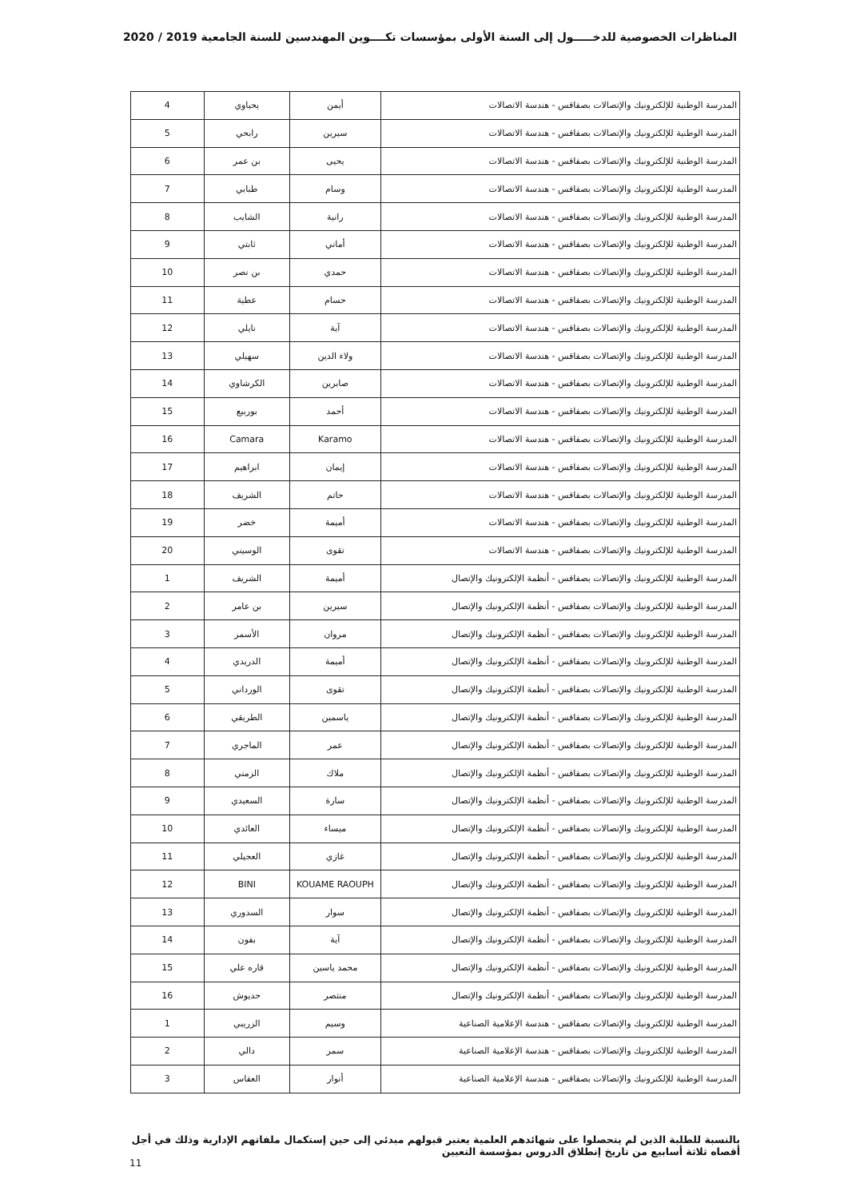المناظرات الخصوصية للدخـــــول إلى السنة الأولى بمؤسسات تكــــوين المهندسين للسنة الجامعية 2019 / 2020
| المدرسة الوطنية للإلكترونيك والإتصالات بصفاقس - هندسة الاتصالات | أيمن | يحياوي | 4 |
| المدرسة الوطنية للإلكترونيك والإتصالات بصفاقس - هندسة الاتصالات | سيرين | رابحي | 5 |
| المدرسة الوطنية للإلكترونيك والإتصالات بصفاقس - هندسة الاتصالات | يحيى | بن عمر | 6 |
| المدرسة الوطنية للإلكترونيك والإتصالات بصفاقس - هندسة الاتصالات | وسام | طبابي | 7 |
| المدرسة الوطنية للإلكترونيك والإتصالات بصفاقس - هندسة الاتصالات | رانية | الشايب | 8 |
| المدرسة الوطنية للإلكترونيك والإتصالات بصفاقس - هندسة الاتصالات | أماني | ثابتي | 9 |
| المدرسة الوطنية للإلكترونيك والإتصالات بصفاقس - هندسة الاتصالات | حمدي | بن نصر | 10 |
| المدرسة الوطنية للإلكترونيك والإتصالات بصفاقس - هندسة الاتصالات | حسام | عطية | 11 |
| المدرسة الوطنية للإلكترونيك والإتصالات بصفاقس - هندسة الاتصالات | آية | نايلي | 12 |
| المدرسة الوطنية للإلكترونيك والإتصالات بصفاقس - هندسة الاتصالات | ولاء الدين | سهيلي | 13 |
| المدرسة الوطنية للإلكترونيك والإتصالات بصفاقس - هندسة الاتصالات | صابرين | الكرشاوي | 14 |
| المدرسة الوطنية للإلكترونيك والإتصالات بصفاقس - هندسة الاتصالات | أحمد | بوربيع | 15 |
| المدرسة الوطنية للإلكترونيك والإتصالات بصفاقس - هندسة الاتصالات | Karamo | Camara | 16 |
| المدرسة الوطنية للإلكترونيك والإتصالات بصفاقس - هندسة الاتصالات | إيمان | ابراهيم | 17 |
| المدرسة الوطنية للإلكترونيك والإتصالات بصفاقس - هندسة الاتصالات | حاتم | الشريف | 18 |
| المدرسة الوطنية للإلكترونيك والإتصالات بصفاقس - هندسة الاتصالات | أميمة | خضر | 19 |
| المدرسة الوطنية للإلكترونيك والإتصالات بصفاقس - هندسة الاتصالات | تقوى | الوسيني | 20 |
| المدرسة الوطنية للإلكترونيك والإتصالات بصفاقس - أنظمة الإلكترونيك والإتصال | أميمة | الشريف | 1 |
| المدرسة الوطنية للإلكترونيك والإتصالات بصفاقس - أنظمة الإلكترونيك والإتصال | سيرين | بن عامر | 2 |
| المدرسة الوطنية للإلكترونيك والإتصالات بصفاقس - أنظمة الإلكترونيك والإتصال | مروان | الأسمر | 3 |
| المدرسة الوطنية للإلكترونيك والإتصالات بصفاقس - أنظمة الإلكترونيك والإتصال | أميمة | الدريدي | 4 |
| المدرسة الوطنية للإلكترونيك والإتصالات بصفاقس - أنظمة الإلكترونيك والإتصال | تقوى | الورداني | 5 |
| المدرسة الوطنية للإلكترونيك والإتصالات بصفاقس - أنظمة الإلكترونيك والإتصال | ياسمين | الطريقي | 6 |
| المدرسة الوطنية للإلكترونيك والإتصالات بصفاقس - أنظمة الإلكترونيك والإتصال | عمر | الماجري | 7 |
| المدرسة الوطنية للإلكترونيك والإتصالات بصفاقس - أنظمة الإلكترونيك والإتصال | ملاك | الزمني | 8 |
| المدرسة الوطنية للإلكترونيك والإتصالات بصفاقس - أنظمة الإلكترونيك والإتصال | سارة | السعيدي | 9 |
| المدرسة الوطنية للإلكترونيك والإتصالات بصفاقس - أنظمة الإلكترونيك والإتصال | ميساء | العائدي | 10 |
| المدرسة الوطنية للإلكترونيك والإتصالات بصفاقس - أنظمة الإلكترونيك والإتصال | غازي | العجيلي | 11 |
| المدرسة الوطنية للإلكترونيك والإتصالات بصفاقس - أنظمة الإلكترونيك والإتصال | KOUAME RAOUPH | BINI | 12 |
| المدرسة الوطنية للإلكترونيك والإتصالات بصفاقس - أنظمة الإلكترونيك والإتصال | سوار | السدوري | 13 |
| المدرسة الوطنية للإلكترونيك والإتصالات بصفاقس - أنظمة الإلكترونيك والإتصال | آية | بفون | 14 |
| المدرسة الوطنية للإلكترونيك والإتصالات بصفاقس - أنظمة الإلكترونيك والإتصال | محمد ياسين | قاره علي | 15 |
| المدرسة الوطنية للإلكترونيك والإتصالات بصفاقس - أنظمة الإلكترونيك والإتصال | منتصر | حديوش | 16 |
| المدرسة الوطنية للإلكترونيك والإتصالات بصفاقس - هندسة الإعلامية الصناعية | وسيم | الزريبي | 1 |
| المدرسة الوطنية للإلكترونيك والإتصالات بصفاقس - هندسة الإعلامية الصناعية | سمر | دالي | 2 |
| المدرسة الوطنية للإلكترونيك والإتصالات بصفاقس - هندسة الإعلامية الصناعية | أنوار | العفاس | 3 |
بالنسبة للطلبة الذين لم يتحصلوا على شهائدهم العلمية يعتبر قبولهم مبدئي إلى حين إستكمال ملفاتهم الإدارية وذلك في أجل أقصاه ثلاثة أسابيع من تاريخ إنطلاق الدروس بمؤسسة التعيين
11